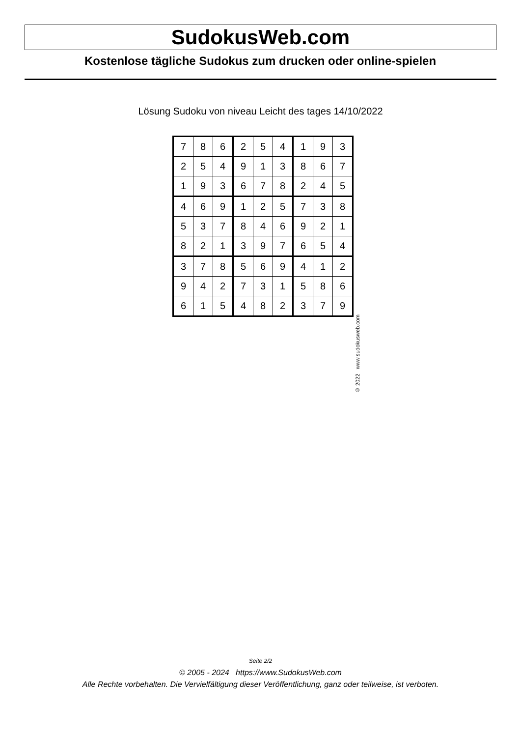SudokusWeb.com
Kostenlose tägliche Sudokus zum drucken oder online-spielen
Lösung Sudoku von niveau Leicht des tages 14/10/2022
| 7 | 8 | 6 | 2 | 5 | 4 | 1 | 9 | 3 |
| 2 | 5 | 4 | 9 | 1 | 3 | 8 | 6 | 7 |
| 1 | 9 | 3 | 6 | 7 | 8 | 2 | 4 | 5 |
| 4 | 6 | 9 | 1 | 2 | 5 | 7 | 3 | 8 |
| 5 | 3 | 7 | 8 | 4 | 6 | 9 | 2 | 1 |
| 8 | 2 | 1 | 3 | 9 | 7 | 6 | 5 | 4 |
| 3 | 7 | 8 | 5 | 6 | 9 | 4 | 1 | 2 |
| 9 | 4 | 2 | 7 | 3 | 1 | 5 | 8 | 6 |
| 6 | 1 | 5 | 4 | 8 | 2 | 3 | 7 | 9 |
© 2022 www.sudokusweb.com
Seite 2/2
© 2005 - 2024 https://www.SudokusWeb.com
Alle Rechte vorbehalten. Die Vervielfältigung dieser Veröffentlichung, ganz oder teilweise, ist verboten.